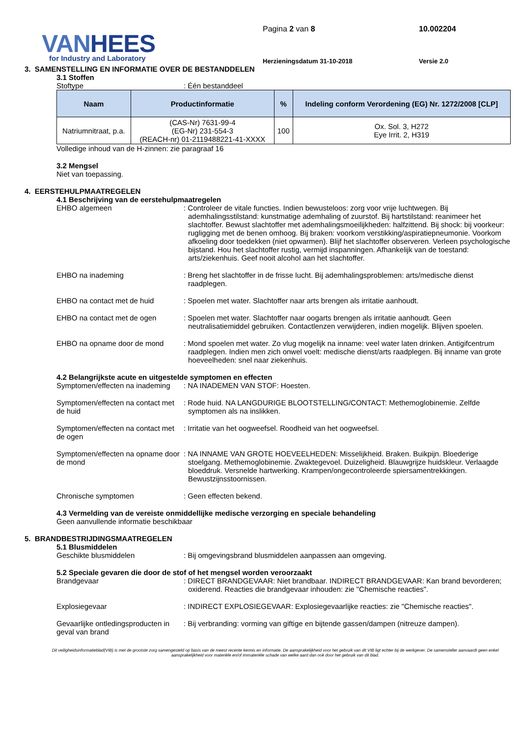VANHEES
for Industry and Laboratory
Pagina 2 van 8
Herzieningsdatum 31-10-2018
10.002204
Versie 2.0
3. SAMENSTELLING EN INFORMATIE OVER DE BESTANDDELEN
3.1 Stoffen
Stoftype : Één bestanddeel
| Naam | Productinformatie | % | Indeling conform Verordening (EG) Nr. 1272/2008 [CLP] |
| --- | --- | --- | --- |
| Natriumnitraat, p.a. | (CAS-Nr) 7631-99-4 (EG-Nr) 231-554-3 (REACH-nr) 01-2119488221-41-XXXX | 100 | Ox. Sol. 3, H272 Eye Irrit. 2, H319 |
Volledige inhoud van de H-zinnen: zie paragraaf 16
3.2 Mengsel
Niet van toepassing.
4. EERSTEHULPMAATREGELEN
4.1 Beschrijving van de eerstehulpmaatregelen
EHBO algemeen : Controleer de vitale functies. Indien bewusteloos: zorg voor vrije luchtwegen. Bij ademhalingsstilstand: kunstmatige ademhaling of zuurstof. Bij hartstilstand: reanimeer het slachtoffer. Bewust slachtoffer met ademhalingsmoeilijkheden: halfzittend. Bij shock: bij voorkeur: rugligging met de benen omhoog. Bij braken: voorkom verstikking/aspiratiepneumonie. Voorkom afkoeling door toedekken (niet opwarmen). Blijf het slachtoffer observeren. Verleen psychologische bijstand. Hou het slachtoffer rustig, vermijd inspanningen. Afhankelijk van de toestand: arts/ziekenhuis. Geef nooit alcohol aan het slachtoffer.
EHBO na inademing : Breng het slachtoffer in de frisse lucht. Bij ademhalingsproblemen: arts/medische dienst raadplegen.
EHBO na contact met de huid : Spoelen met water. Slachtoffer naar arts brengen als irritatie aanhoudt.
EHBO na contact met de ogen : Spoelen met water. Slachtoffer naar oogarts brengen als irritatie aanhoudt. Geen neutralisatiemiddel gebruiken. Contactlenzen verwijderen, indien mogelijk. Blijven spoelen.
EHBO na opname door de mond : Mond spoelen met water. Zo vlug mogelijk na inname: veel water laten drinken. Antigifcentrum raadplegen. Indien men zich onwel voelt: medische dienst/arts raadplegen. Bij inname van grote hoeveelheden: snel naar ziekenhuis.
4.2 Belangrijkste acute en uitgestelde symptomen en effecten
Symptomen/effecten na inademing
: NA INADEMEN VAN STOF: Hoesten.
Symptomen/effecten na contact met de huid
: Rode huid. NA LANGDURIGE BLOOTSTELLING/CONTACT: Methemoglobinemie. Zelfde symptomen als na inslikken.
Symptomen/effecten na contact met de ogen
: Irritatie van het oogweefsel. Roodheid van het oogweefsel.
Symptomen/effecten na opname door de mond
: NA INNAME VAN GROTE HOEVEELHEDEN: Misselijkheid. Braken. Buikpijn. Bloederige stoelgang. Methemoglobinemie. Zwaktegevoel. Duizeligheid. Blauwgrijze huidskleur. Verlaagde bloeddruk. Versnelde hartwerking. Krampen/ongecontroleerde spiersamentrekkingen. Bewustzijnsstoornissen.
Chronische symptomen : Geen effecten bekend.
4.3 Vermelding van de vereiste onmiddellijke medische verzorging en speciale behandeling
Geen aanvullende informatie beschikbaar
5. BRANDBESTRIJDINGSMAATREGELEN
5.1 Blusmiddelen
Geschikte blusmiddelen : Bij omgevingsbrand blusmiddelen aanpassen aan omgeving.
5.2 Speciale gevaren die door de stof of het mengsel worden veroorzaakt
Brandgevaar : DIRECT BRANDGEVAAR: Niet brandbaar. INDIRECT BRANDGEVAAR: Kan brand bevorderen; oxiderend. Reacties die brandgevaar inhouden: zie "Chemische reacties".
Explosiegevaar : INDIRECT EXPLOSIEGEVAAR: Explosiegevaarlijke reacties: zie "Chemische reacties".
Gevaarlijke ontledingsproducten in geval van brand
: Bij verbranding: vorming van giftige en bijtende gassen/dampen (nitreuze dampen).
Dit veiligheidsinformatieblad(VIB) is met de grootste zorg samengesteld op basis van de meest recente kennis en informatie. De aansprakelijkheid voor het gebruik van dit VIB ligt echter bij de werkgever. De samensteller aanvaardt geen enkel aansprakelijkheid voor materiële en/of immateriële schade van welke aard dan ook door het gebruik van dit blad.